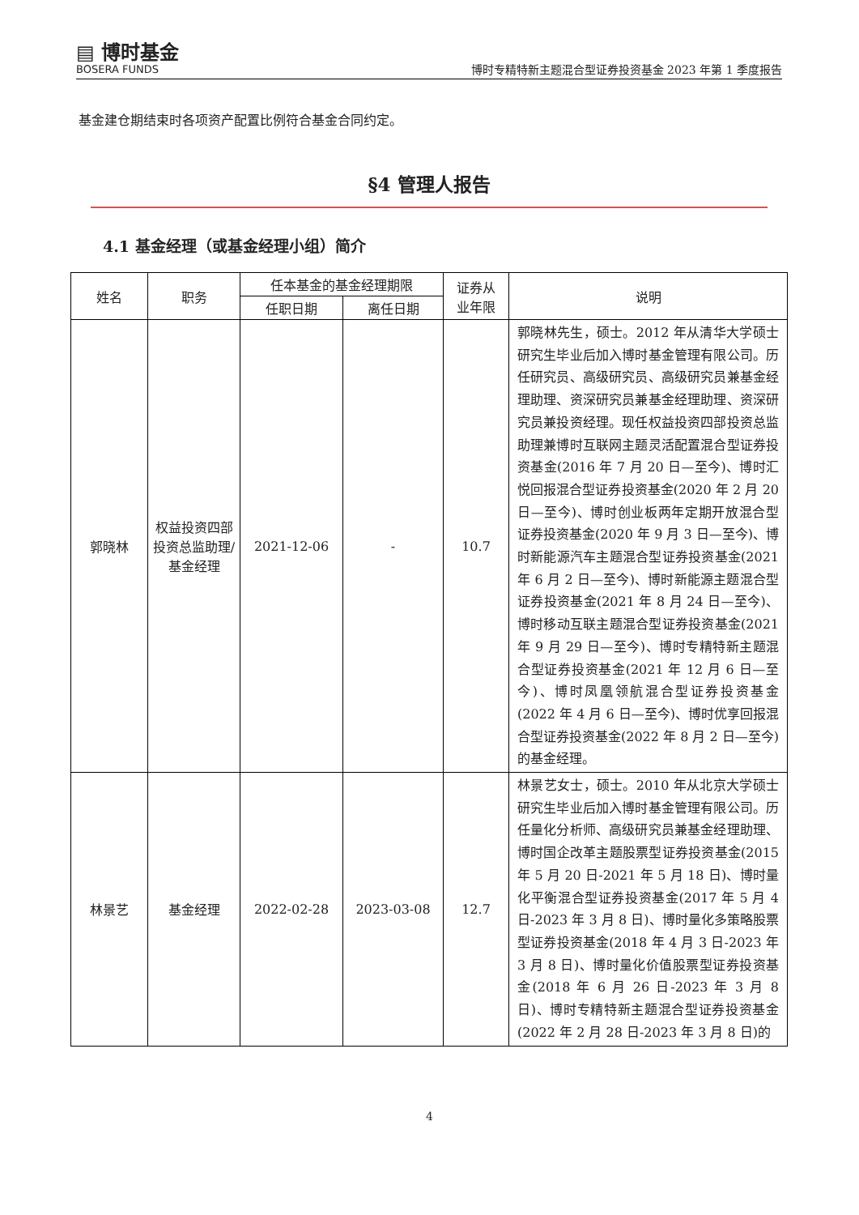▤ 博时基金
BOSERA FUNDS
博时专精特新主题混合型证券投资基金 2023 年第 1 季度报告
基金建仓期结束时各项资产配置比例符合基金合同约定。
§4 管理人报告
4.1 基金经理（或基金经理小组）简介
| 姓名 | 职务 | 任本基金的基金经理期限 | | 证券从 业年限 | 说明 |
| --- | --- | --- | --- | --- | --- |
| | | 任职日期 | 离任日期 | | |
| 郭晓林 | 权益投资四部投资总监助理/基金经理 | 2021-12-06 | - | 10.7 | 郭晓林先生，硕士。2012 年从清华大学硕士研究生毕业后加入博时基金管理有限公司。历任研究员、高级研究员、高级研究员兼基金经理助理、资深研究员兼基金经理助理、资深研究员兼投资经理。现任权益投资四部投资总监助理兼博时互联网主题灵活配置混合型证券投资基金(2016 年 7 月 20 日—至今)、博时汇悦回报混合型证券投资基金(2020 年 2 月 20 日—至今)、博时创业板两年定期开放混合型证券投资基金(2020 年 9 月 3 日—至今)、博时新能源汽车主题混合型证券投资基金(2021 年 6 月 2 日—至今)、博时新能源主题混合型证券投资基金(2021 年 8 月 24 日—至今)、博时移动互联主题混合型证券投资基金(2021 年 9 月 29 日—至今)、博时专精特新主题混合型证券投资基金(2021 年 12 月 6 日—至今)、博时凤凰领航混合型证券投资基金(2022 年 4 月 6 日—至今)、博时优享回报混合型证券投资基金(2022 年 8 月 2 日—至今)的基金经理。 |
| 林景艺 | 基金经理 | 2022-02-28 | 2023-03-08 | 12.7 | 林景艺女士，硕士。2010 年从北京大学硕士研究生毕业后加入博时基金管理有限公司。历任量化分析师、高级研究员兼基金经理助理、博时国企改革主题股票型证券投资基金(2015 年 5 月 20 日-2021 年 5 月 18 日)、博时量化平衡混合型证券投资基金(2017 年 5 月 4 日-2023 年 3 月 8 日)、博时量化多策略股票型证券投资基金(2018 年 4 月 3 日-2023 年 3 月 8 日)、博时量化价值股票型证券投资基金(2018 年 6 月 26 日-2023 年 3 月 8 日)、博时专精特新主题混合型证券投资基金(2022 年 2 月 28 日-2023 年 3 月 8 日)的 |
4